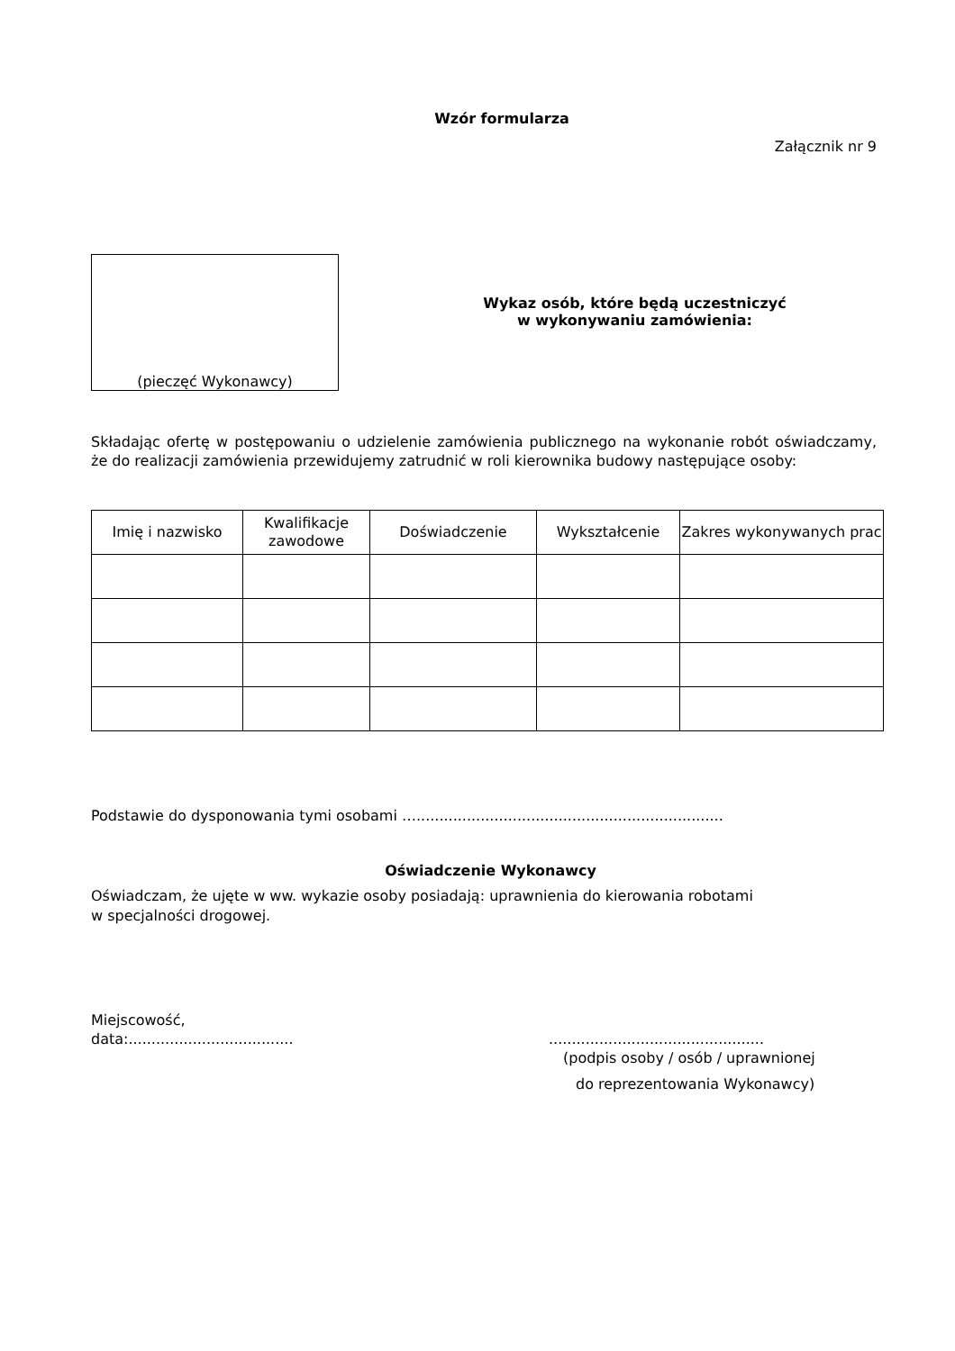Wzór formularza
Załącznik nr 9
(pieczęć Wykonawcy)
Wykaz osób, które będą uczestniczyć
w wykonywaniu zamówienia:
Składając ofertę w postępowaniu o udzielenie zamówienia publicznego na wykonanie robót oświadczamy, że do realizacji zamówienia przewidujemy zatrudnić w roli kierownika budowy następujące osoby:
| Imię i nazwisko | Kwalifikacje zawodowe | Doświadczenie | Wykształcenie | Zakres wykonywanych prac |
| --- | --- | --- | --- | --- |
Podstawie do dysponowania tymi osobami …...................................................................
Oświadczenie Wykonawcy
Oświadczam, że ujęte w ww. wykazie osoby posiadają: uprawnienia do kierowania robotami
w specjalności drogowej.
Miejscowość,
data:....................................
...............................................
(podpis osoby / osób / uprawnionej
do reprezentowania Wykonawcy)